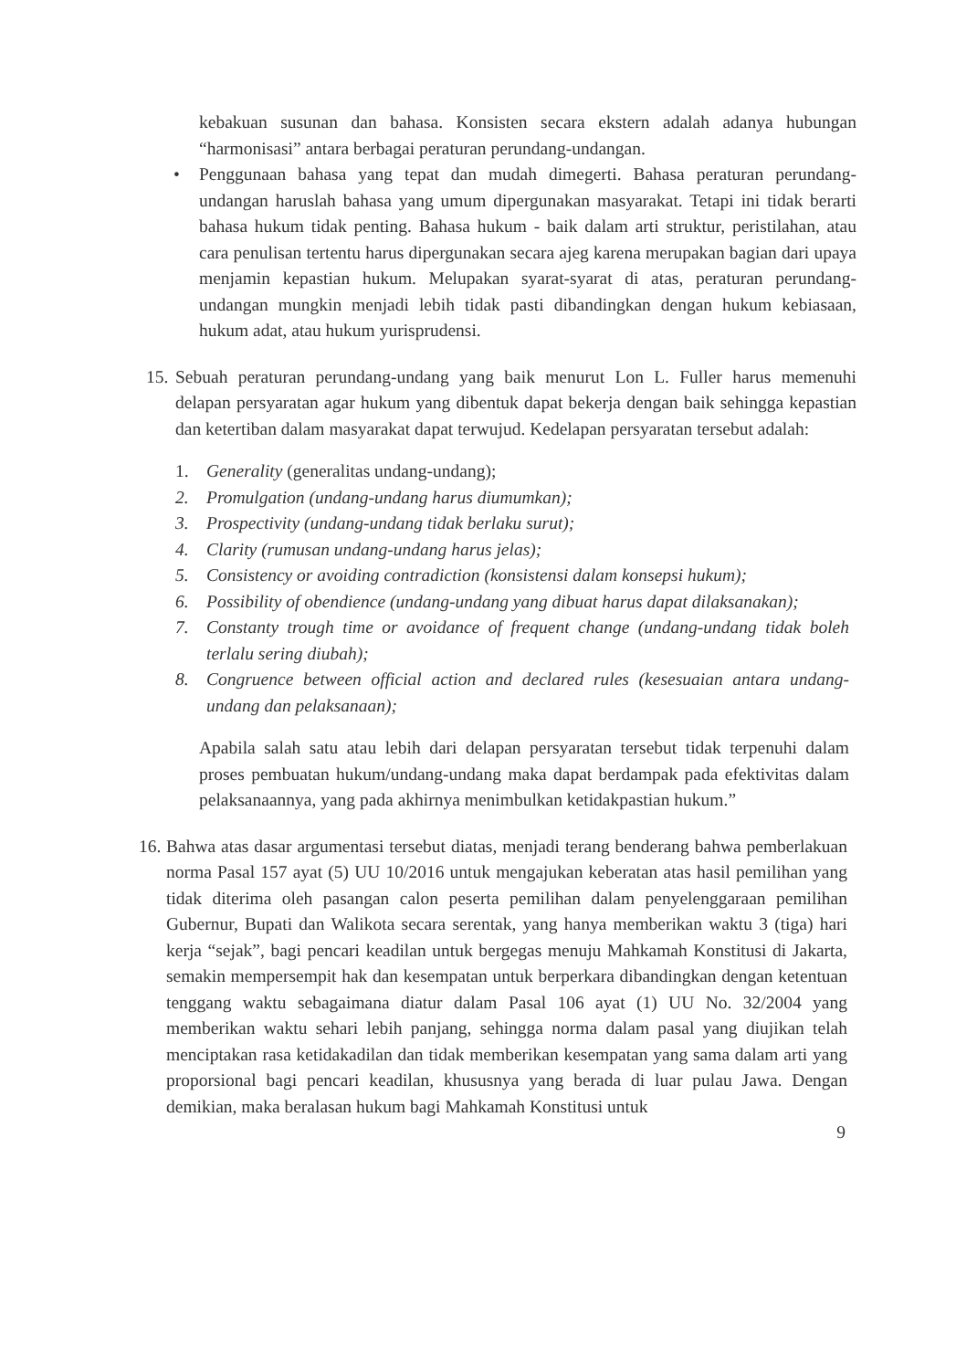kebakuan susunan dan bahasa. Konsisten secara ekstern adalah adanya hubungan “harmonisasi” antara berbagai peraturan perundang-undangan.
• Penggunaan bahasa yang tepat dan mudah dimegerti. Bahasa peraturan perundang-undangan haruslah bahasa yang umum dipergunakan masyarakat. Tetapi ini tidak berarti bahasa hukum tidak penting. Bahasa hukum - baik dalam arti struktur, peristilahan, atau cara penulisan tertentu harus dipergunakan secara ajeg karena merupakan bagian dari upaya menjamin kepastian hukum. Melupakan syarat-syarat di atas, peraturan perundang-undangan mungkin menjadi lebih tidak pasti dibandingkan dengan hukum kebiasaan, hukum adat, atau hukum yurisprudensi.
15.
Sebuah peraturan perundang-undang yang baik menurut Lon L. Fuller harus memenuhi delapan persyaratan agar hukum yang dibentuk dapat bekerja dengan baik sehingga kepastian dan ketertiban dalam masyarakat dapat terwujud. Kedelapan persyaratan tersebut adalah:
1. Generality (generalitas undang-undang);
2. Promulgation (undang-undang harus diumumkan);
3. Prospectivity (undang-undang tidak berlaku surut);
4. Clarity (rumusan undang-undang harus jelas);
5. Consistency or avoiding contradiction (konsistensi dalam konsepsi hukum);
6. Possibility of obendience (undang-undang yang dibuat harus dapat dilaksanakan);
7. Constanty trough time or avoidance of frequent change (undang-undang tidak boleh terlalu sering diubah);
8. Congruence between official action and declared rules (kesesuaian antara undang-undang dan pelaksanaan);
Apabila salah satu atau lebih dari delapan persyaratan tersebut tidak terpenuhi dalam proses pembuatan hukum/undang-undang maka dapat berdampak pada efektivitas dalam pelaksanaannya, yang pada akhirnya menimbulkan ketidakpastian hukum.”
16.
Bahwa atas dasar argumentasi tersebut diatas, menjadi terang benderang bahwa pemberlakuan norma Pasal 157 ayat (5) UU 10/2016 untuk mengajukan keberatan atas hasil pemilihan yang tidak diterima oleh pasangan calon peserta pemilihan dalam penyelenggaraan pemilihan Gubernur, Bupati dan Walikota secara serentak, yang hanya memberikan waktu 3 (tiga) hari kerja “sejak”, bagi pencari keadilan untuk bergegas menuju Mahkamah Konstitusi di Jakarta, semakin mempersempit hak dan kesempatan untuk berperkara dibandingkan dengan ketentuan tenggang waktu sebagaimana diatur dalam Pasal 106 ayat (1) UU No. 32/2004 yang memberikan waktu sehari lebih panjang, sehingga norma dalam pasal yang diujikan telah menciptakan rasa ketidakadilan dan tidak memberikan kesempatan yang sama dalam arti yang proporsional bagi pencari keadilan, khususnya yang berada di luar pulau Jawa. Dengan demikian, maka beralasan hukum bagi Mahkamah Konstitusi untuk
9